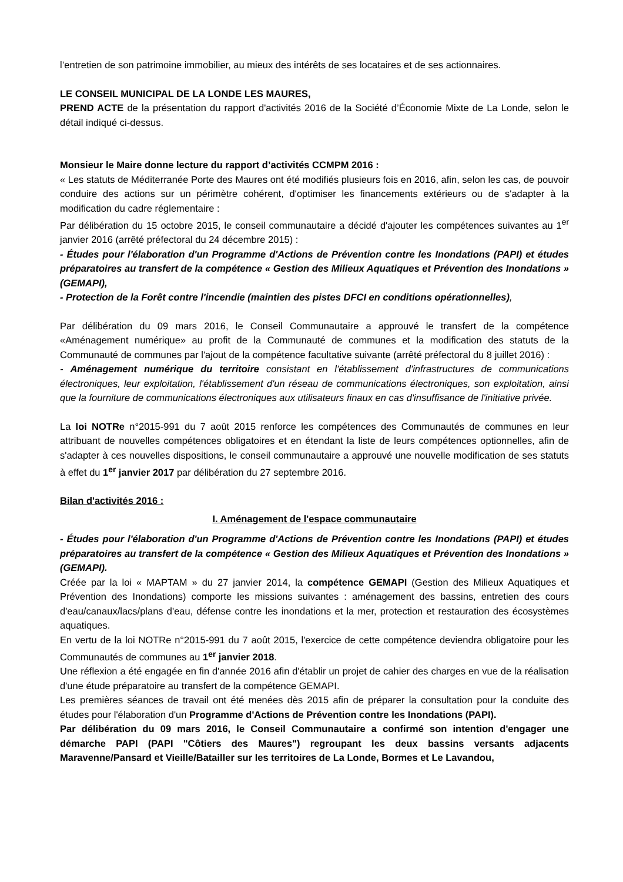l’entretien de son patrimoine immobilier, au mieux des intérêts de ses locataires et de ses actionnaires.
LE CONSEIL MUNICIPAL DE LA LONDE LES MAURES,
PREND ACTE de la présentation du rapport d'activités 2016 de la Société d’Économie Mixte de La Londe, selon le détail indiqué ci-dessus.
Monsieur le Maire donne lecture du rapport d’activités CCMPM 2016 :
« Les statuts de Méditerranée Porte des Maures ont été modifiés plusieurs fois en 2016, afin, selon les cas, de pouvoir conduire des actions sur un périmètre cohérent, d'optimiser les financements extérieurs ou de s'adapter à la modification du cadre réglementaire :
Par délibération du 15 octobre 2015, le conseil communautaire a décidé d'ajouter les compétences suivantes au 1<sup>er</sup> janvier 2016 (arrêté préfectoral du 24 décembre 2015) :
- Études pour l'élaboration d'un Programme d'Actions de Prévention contre les Inondations (PAPI) et études préparatoires au transfert de la compétence « Gestion des Milieux Aquatiques et Prévention des Inondations » (GEMAPI),
- Protection de la Forêt contre l'incendie (maintien des pistes DFCI en conditions opérationnelles),
Par délibération du 09 mars 2016, le Conseil Communautaire a approuvé le transfert de la compétence «Aménagement numérique» au profit de la Communauté de communes et la modification des statuts de la Communauté de communes par l'ajout de la compétence facultative suivante (arrêté préfectoral du 8 juillet 2016) :
- Aménagement numérique du territoire consistant en l'établissement d'infrastructures de communications électroniques, leur exploitation, l'établissement d'un réseau de communications électroniques, son exploitation, ainsi que la fourniture de communications électroniques aux utilisateurs finaux en cas d'insuffisance de l'initiative privée.
La loi NOTRe n°2015-991 du 7 août 2015 renforce les compétences des Communautés de communes en leur attribuant de nouvelles compétences obligatoires et en étendant la liste de leurs compétences optionnelles, afin de s'adapter à ces nouvelles dispositions, le conseil communautaire a approuvé une nouvelle modification de ses statuts à effet du 1<sup>er</sup> janvier 2017 par délibération du 27 septembre 2016.
Bilan d'activités 2016 :
I. Aménagement de l'espace communautaire
- Études pour l'élaboration d'un Programme d'Actions de Prévention contre les Inondations (PAPI) et études préparatoires au transfert de la compétence « Gestion des Milieux Aquatiques et Prévention des Inondations » (GEMAPI).
Créée par la loi « MAPTAM » du 27 janvier 2014, la compétence GEMAPI (Gestion des Milieux Aquatiques et Prévention des Inondations) comporte les missions suivantes : aménagement des bassins, entretien des cours d'eau/canaux/lacs/plans d'eau, défense contre les inondations et la mer, protection et restauration des écosystèmes aquatiques.
En vertu de la loi NOTRe n°2015-991 du 7 août 2015, l'exercice de cette compétence deviendra obligatoire pour les Communautés de communes au 1<sup>er</sup> janvier 2018.
Une réflexion a été engagée en fin d'année 2016 afin d'établir un projet de cahier des charges en vue de la réalisation d'une étude préparatoire au transfert de la compétence GEMAPI.
Les premières séances de travail ont été menées dès 2015 afin de préparer la consultation pour la conduite des études pour l'élaboration d'un Programme d'Actions de Prévention contre les Inondations (PAPI).
Par délibération du 09 mars 2016, le Conseil Communautaire a confirmé son intention d'engager une démarche PAPI (PAPI "Côtiers des Maures") regroupant les deux bassins versants adjacents Maravenne/Pansard et Vieille/Batailler sur les territoires de La Londe, Bormes et Le Lavandou,